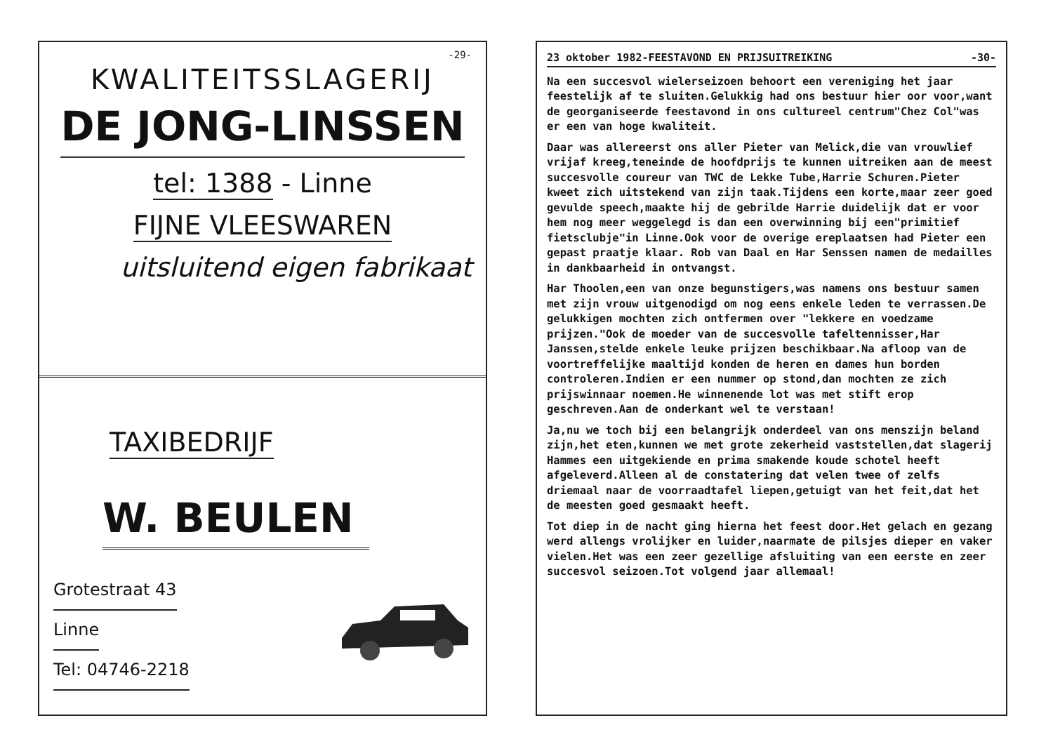-29-
KWALITEITSSLAGERIJ
DE JONG-LINSSEN
tel: 1388 - Linne
FIJNE VLEESWAREN
uitsluitend eigen fabrikaat
TAXIBEDRIJF
W. BEULEN
Grotestraat 43
Linne
Tel: 04746-2218
23 oktober 1982-FEESTAVOND EN PRIJSUITREIKING -30-
Na een succesvol wielerseizoen behoort een vereniging het jaar feestelijk af te sluiten.Gelukkig had ons bestuur hier oor voor,want de georganiseerde feestavond in ons cultureel centrum"Chez Col"was er een van hoge kwaliteit.
Daar was allereerst ons aller Pieter van Melick,die van vrouwlief vrijaf kreeg,teneinde de hoofdprijs te kunnen uitreiken aan de meest succesvolle coureur van TWC de Lekke Tube,Harrie Schuren.Pieter kweet zich uitstekend van zijn taak.Tijdens een korte,maar zeer goed gevulde speech,maakte hij de gebrilde Harrie duidelijk dat er voor hem nog meer weggelegd is dan een overwinning bij een"primitief fietsclubje"in Linne.Ook voor de overige ereplaatsen had Pieter een gepast praatje klaar. Rob van Daal en Har Senssen namen de medailles in dankbaarheid in ontvangst.
Har Thoolen,een van onze begunstigers,was namens ons bestuur samen met zijn vrouw uitgenodigd om nog eens enkele leden te verrassen.De gelukkigen mochten zich ontfermen over "lekkere en voedzame prijzen."Ook de moeder van de succesvolle tafeltennisser,Har Janssen,stelde enkele leuke prijzen beschikbaar.Na afloop van de voortreffelijke maaltijd konden de heren en dames hun borden controleren.Indien er een nummer op stond,dan mochten ze zich prijswinnaar noemen.He winnenende lot was met stift erop geschreven.Aan de onderkant wel te verstaan!
Ja,nu we toch bij een belangrijk onderdeel van ons menszijn beland zijn,het eten,kunnen we met grote zekerheid vaststellen,dat slagerij Hammes een uitgekiende en prima smakende koude schotel heeft afgeleverd.Alleen al de constatering dat velen twee of zelfs driemaal naar de voorraadtafel liepen,getuigt van het feit,dat het de meesten goed gesmaakt heeft.
Tot diep in de nacht ging hierna het feest door.Het gelach en gezang werd allengs vrolijker en luider,naarmate de pilsjes dieper en vaker vielen.Het was een zeer gezellige afsluiting van een eerste en zeer succesvol seizoen.Tot volgend jaar allemaal!